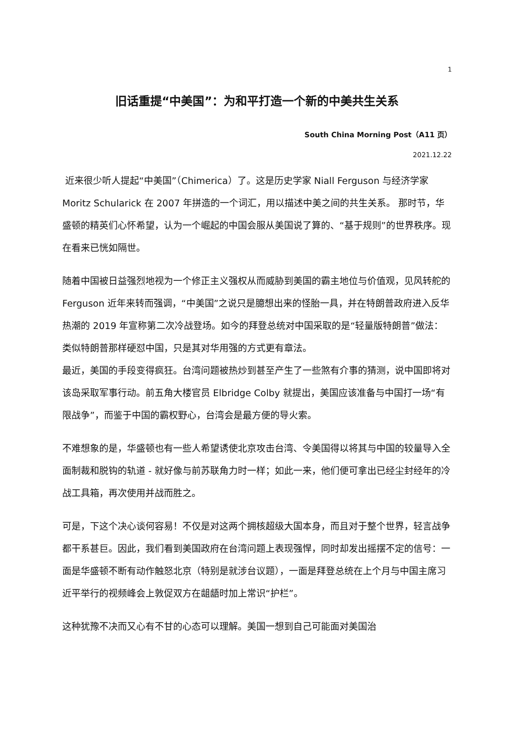1
旧话重提“中美国”：为和平打造一个新的中美共生关系
South China Morning Post（A11 页）
2021.12.22
近来很少听人提起“中美国”（Chimerica）了。这是历史学家 Niall Ferguson 与经济学家 Moritz Schularick 在 2007 年拼造的一个词汇，用以描述中美之间的共生关系。 那时节，华盛顿的精英们心怀希望，认为一个崛起的中国会服从美国说了算的、“基于规则”的世界秩序。现在看来已恍如隔世。
随着中国被日益强烈地视为一个修正主义强权从而威胁到美国的霸主地位与价值观，见风转舵的 Ferguson 近年来转而强调，“中美国”之说只是臆想出来的怪胎一具，并在特朗普政府进入反华热潮的 2019 年宣称第二次冷战登场。如今的拜登总统对中国采取的是“轻量版特朗普”做法：类似特朗普那样硬怼中国，只是其对华用强的方式更有章法。
最近，美国的手段变得疯狂。台湾问题被热炒到甚至产生了一些煞有介事的猜测，说中国即将对该岛采取军事行动。前五角大楼官员 Elbridge Colby 就提出，美国应该准备与中国打一场“有限战争”，而鉴于中国的霸权野心，台湾会是最方便的导火索。
不难想象的是，华盛顿也有一些人希望诱使北京攻击台湾、令美国得以将其与中国的较量导入全面制裁和脱钩的轨道 - 就好像与前苏联角力时一样；如此一来，他们便可拿出已经尘封经年的冷战工具箱，再次使用并战而胜之。
可是，下这个决心谈何容易！不仅是对这两个拥核超级大国本身，而且对于整个世界，轻言战争都干系甚巨。因此，我们看到美国政府在台湾问题上表现强悍，同时却发出摇摆不定的信号：一面是华盛顿不断有动作触怒北京（特别是就涉台议题），一面是拜登总统在上个月与中国主席习近平举行的视频峰会上敦促双方在龃龉时加上常识“护栏”。
这种犹豫不决而又心有不甘的心态可以理解。美国一想到自己可能面对美国治